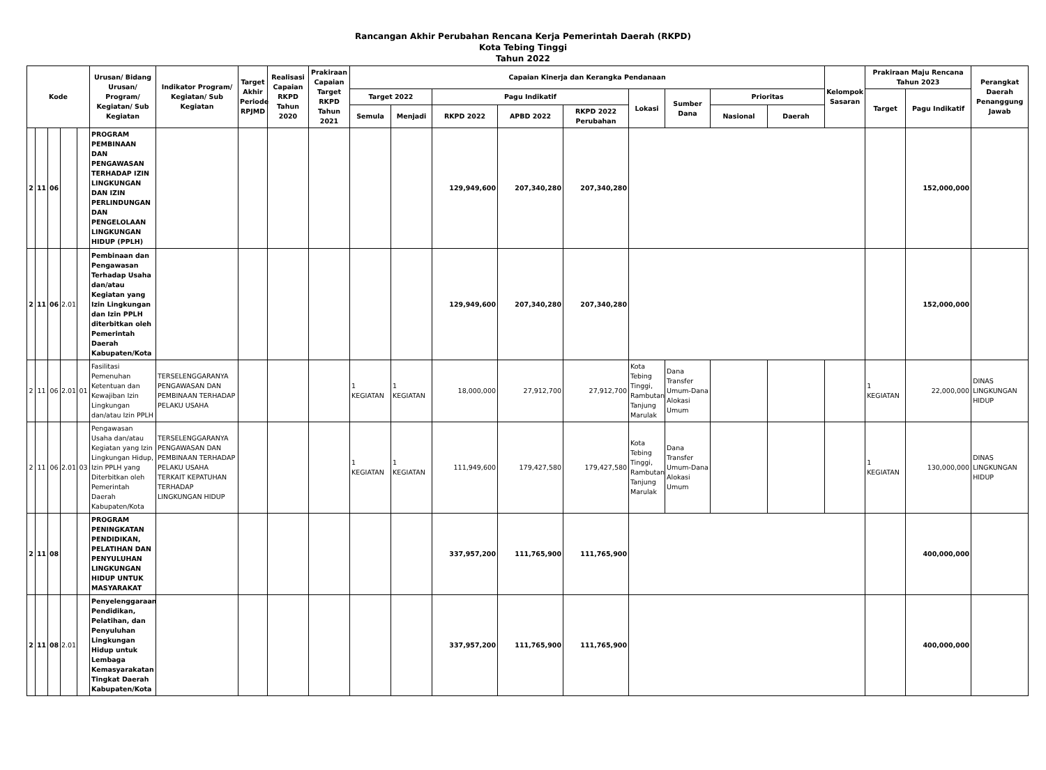Rancangan Akhir Perubahan Rencana Kerja Pemerintah Daerah (RKPD)
Kota Tebing Tinggi
Tahun 2022
| Kode | | | | | Urusan/ Bidang Urusan/ Program/ Kegiatan/ Sub Kegiatan | Indikator Program/ Kegiatan/ Sub Kegiatan | Target Akhir Periode RPJMD | Realisasi Capaian RKPD Tahun 2020 | Prakiraan Capaian Target RKPD Tahun 2021 | Capaian Kinerja dan Kerangka Pendanaan | | | | | | | | | Kelompok Sasaran | Prakiraan Maju Rencana Tahun 2023 | | Perangkat Daerah Penanggung Jawab |
| --- | --- | --- | --- | --- | --- | --- | --- | --- | --- | --- | --- | --- | --- | --- | --- | --- | --- | --- | --- | --- | --- | --- |
| | | | | | | | | | | Target 2022 | | Pagu Indikatif | | | Lokasi | Sumber Dana | Prioritas | | | Target | Pagu Indikatif | |
| | | | | | | | | | | Semula | Menjadi | RKPD 2022 | APBD 2022 | RKPD 2022 Perubahan | | | Nasional | Daerah | | | | |
| 2 | 11 | 06 | | | PROGRAM PEMBINAAN DAN PENGAWASAN TERHADAP IZIN LINGKUNGAN DAN IZIN PERLINDUNGAN DAN PENGELOLAAN LINGKUNGAN HIDUP (PPLH) | | | | | | | 129,949,600 | 207,340,280 | 207,340,280 | | | | | | | 152,000,000 | |
| 2 | 11 | 06 | 2.01 | | Pembinaan dan Pengawasan Terhadap Usaha dan/atau Kegiatan yang Izin Lingkungan dan Izin PPLH diterbitkan oleh Pemerintah Daerah Kabupaten/Kota | | | | | | | 129,949,600 | 207,340,280 | 207,340,280 | | | | | | | 152,000,000 | |
| 2 | 11 | 06 | 2.01 | 01 | Fasilitasi Pemenuhan Ketentuan dan Kewajiban Izin Lingkungan dan/atau Izin PPLH | TERSELENGGARANYA PENGAWASAN DAN PEMBINAAN TERHADAP PELAKU USAHA | | | | 1 KEGIATAN | 1 KEGIATAN | 18,000,000 | 27,912,700 | 27,912,700 | Kota Tebing Tinggi, Rambutan Tanjung Marulak | Dana Transfer Umum-Dana Alokasi Umum | | | | 1 KEGIATAN | 22,000,000 | DINAS LINGKUNGAN HIDUP |
| 2 | 11 | 06 | 2.01 | 03 | Pengawasan Usaha dan/atau Kegiatan yang Izin Lingkungan Hidup, Izin PPLH yang Diterbitkan oleh Pemerintah Daerah Kabupaten/Kota | TERSELENGGARANYA PENGAWASAN DAN PEMBINAAN TERHADAP PELAKU USAHA TERKAIT KEPATUHAN TERHADAP LINGKUNGAN HIDUP | | | | 1 KEGIATAN | 1 KEGIATAN | 111,949,600 | 179,427,580 | 179,427,580 | Kota Tebing Tinggi, Rambutan Tanjung Marulak | Dana Transfer Umum-Dana Alokasi Umum | | | | 1 KEGIATAN | 130,000,000 | DINAS LINGKUNGAN HIDUP |
| 2 | 11 | 08 | | | PROGRAM PENINGKATAN PENDIDIKAN, PELATIHAN DAN PENYULUHAN LINGKUNGAN HIDUP UNTUK MASYARAKAT | | | | | | | 337,957,200 | 111,765,900 | 111,765,900 | | | | | | | 400,000,000 | |
| 2 | 11 | 08 | 2.01 | | Penyelenggaraan Pendidikan, Pelatihan, dan Penyuluhan Lingkungan Hidup untuk Lembaga Kemasyarakatan Tingkat Daerah Kabupaten/Kota | | | | | | | 337,957,200 | 111,765,900 | 111,765,900 | | | | | | | 400,000,000 | |